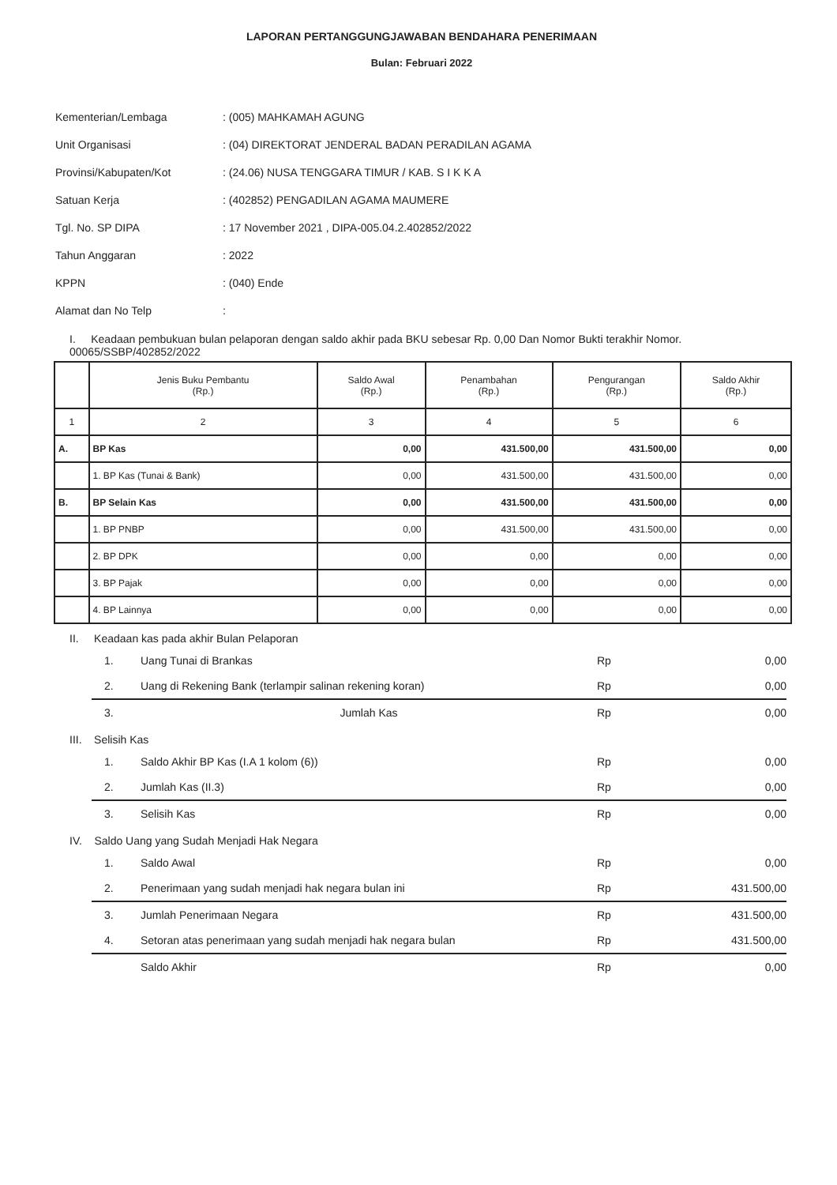LAPORAN PERTANGGUNGJAWABAN BENDAHARA PENERIMAAN
Bulan: Februari 2022
| Kementerian/Lembaga | : (005) MAHKAMAH AGUNG |
| Unit Organisasi | : (04) DIREKTORAT JENDERAL BADAN PERADILAN AGAMA |
| Provinsi/Kabupaten/Kot | : (24.06) NUSA TENGGARA TIMUR / KAB. S I K K A |
| Satuan Kerja | : (402852) PENGADILAN AGAMA MAUMERE |
| Tgl. No. SP DIPA | : 17 November 2021 , DIPA-005.04.2.402852/2022 |
| Tahun Anggaran | : 2022 |
| KPPN | : (040) Ende |
| Alamat dan No Telp | : |
I. Keadaan pembukuan bulan pelaporan dengan saldo akhir pada BKU sebesar Rp. 0,00 Dan Nomor Bukti terakhir Nomor. 00065/SSBP/402852/2022
| | Jenis Buku Pembantu (Rp.) | Saldo Awal (Rp.) | Penambahan (Rp.) | Pengurangan (Rp.) | Saldo Akhir (Rp.) |
| --- | --- | --- | --- | --- | --- |
| 1 | 2 | 3 | 4 | 5 | 6 |
| A. | BP Kas | 0,00 | 431.500,00 | 431.500,00 | 0,00 |
| | 1. BP Kas (Tunai & Bank) | 0,00 | 431.500,00 | 431.500,00 | 0,00 |
| B. | BP Selain Kas | 0,00 | 431.500,00 | 431.500,00 | 0,00 |
| | 1. BP PNBP | 0,00 | 431.500,00 | 431.500,00 | 0,00 |
| | 2. BP DPK | 0,00 | 0,00 | 0,00 | 0,00 |
| | 3. BP Pajak | 0,00 | 0,00 | 0,00 | 0,00 |
| | 4. BP Lainnya | 0,00 | 0,00 | 0,00 | 0,00 |
II. Keadaan kas pada akhir Bulan Pelaporan
1. Uang Tunai di Brankas Rp 0,00
2. Uang di Rekening Bank (terlampir salinan rekening koran) Rp 0,00
3. Jumlah Kas Rp 0,00
III. Selisih Kas
1. Saldo Akhir BP Kas (I.A 1 kolom (6)) Rp 0,00
2. Jumlah Kas (II.3) Rp 0,00
3. Selisih Kas Rp 0,00
IV. Saldo Uang yang Sudah Menjadi Hak Negara
1. Saldo Awal Rp 0,00
2. Penerimaan yang sudah menjadi hak negara bulan ini Rp 431.500,00
3. Jumlah Penerimaan Negara Rp 431.500,00
4. Setoran atas penerimaan yang sudah menjadi hak negara bulan Rp 431.500,00
Saldo Akhir Rp 0,00